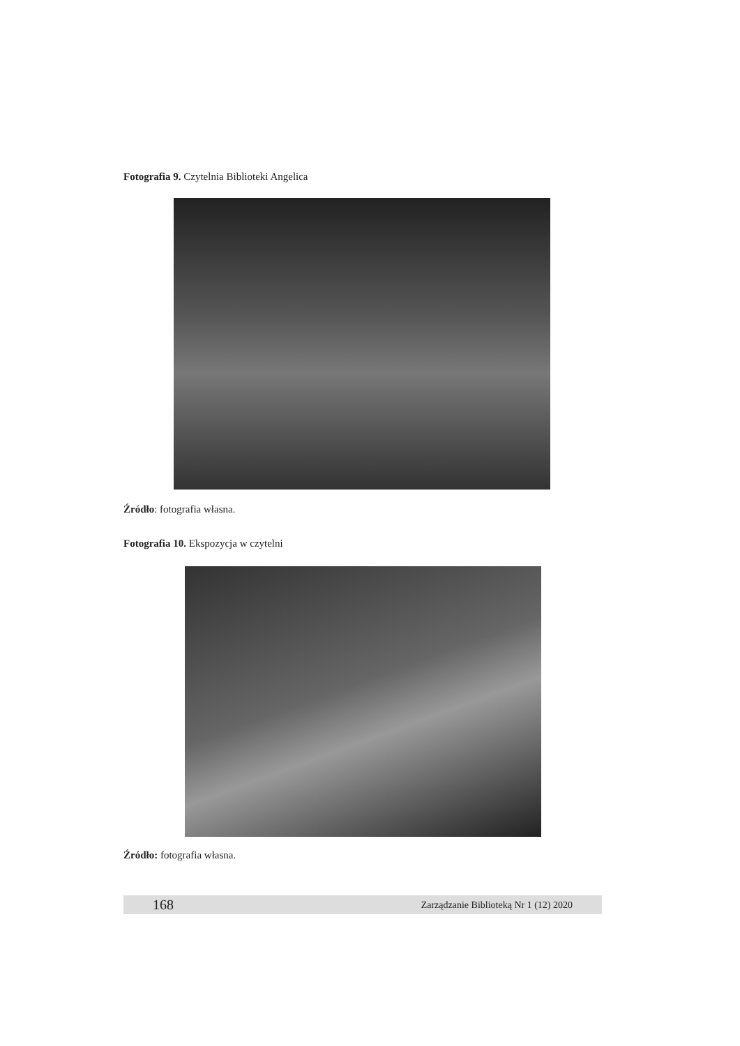Fotografia 9. Czytelnia Biblioteki Angelica
Źródło: fotografia własna.
Fotografia 10. Ekspozycja w czytelni
Źródło: fotografia własna.
168 Zarządzanie Biblioteką Nr 1 (12) 2020